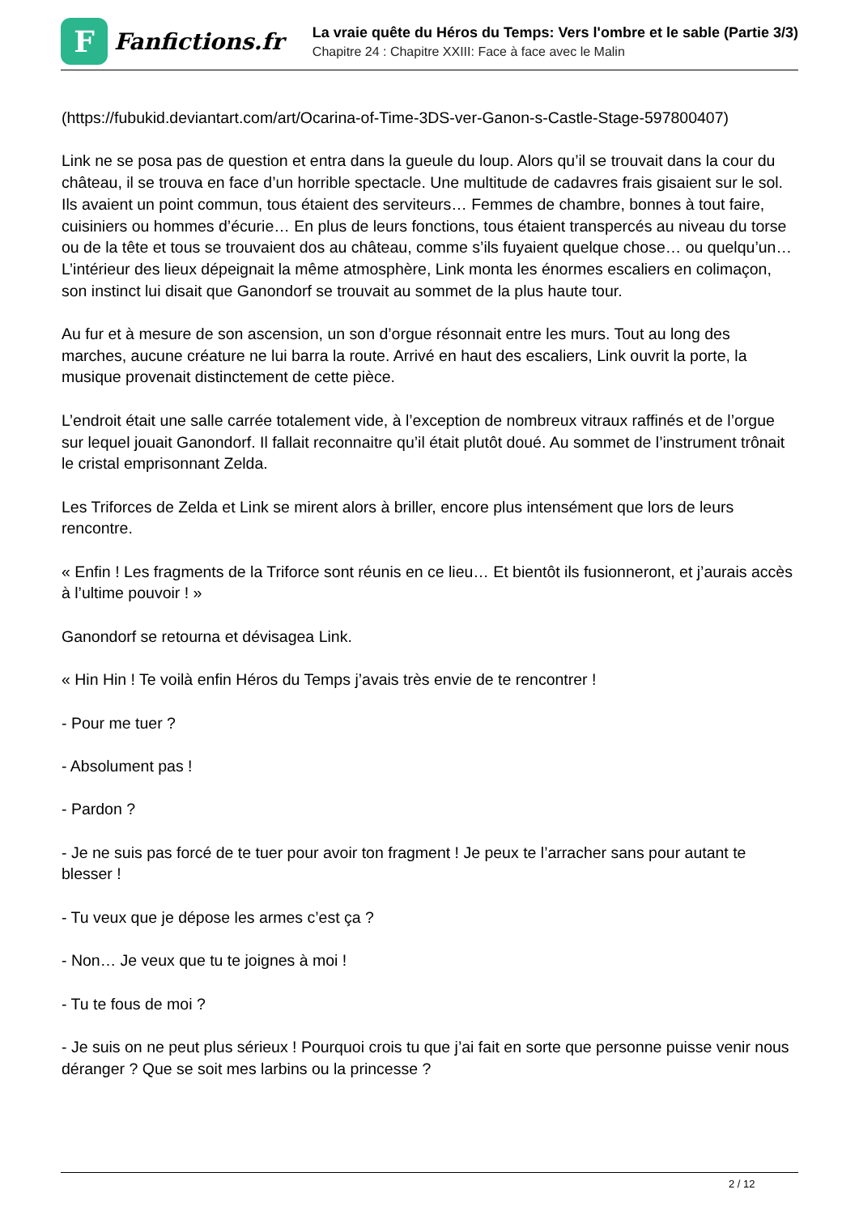F
Fanfictions.fr
La vraie quête du Héros du Temps: Vers l'ombre et le sable (Partie 3/3)
Chapitre 24 : Chapitre XXIII: Face à face avec le Malin
(https://fubukid.deviantart.com/art/Ocarina-of-Time-3DS-ver-Ganon-s-Castle-Stage-597800407)
Link ne se posa pas de question et entra dans la gueule du loup. Alors qu’il se trouvait dans la cour du château, il se trouva en face d’un horrible spectacle. Une multitude de cadavres frais gisaient sur le sol. Ils avaient un point commun, tous étaient des serviteurs… Femmes de chambre, bonnes à tout faire, cuisiniers ou hommes d’écurie… En plus de leurs fonctions, tous étaient transpercés au niveau du torse ou de la tête et tous se trouvaient dos au château, comme s’ils fuyaient quelque chose… ou quelqu’un… L’intérieur des lieux dépeignait la même atmosphère, Link monta les énormes escaliers en colimaçon, son instinct lui disait que Ganondorf se trouvait au sommet de la plus haute tour.
Au fur et à mesure de son ascension, un son d’orgue résonnait entre les murs. Tout au long des marches, aucune créature ne lui barra la route. Arrivé en haut des escaliers, Link ouvrit la porte, la musique provenait distinctement de cette pièce.
L’endroit était une salle carrée totalement vide, à l’exception de nombreux vitraux raffinés et de l’orgue sur lequel jouait Ganondorf. Il fallait reconnaitre qu’il était plutôt doué. Au sommet de l’instrument trônait le cristal emprisonnant Zelda.
Les Triforces de Zelda et Link se mirent alors à briller, encore plus intensément que lors de leurs rencontre.
« Enfin ! Les fragments de la Triforce sont réunis en ce lieu… Et bientôt ils fusionneront, et j’aurais accès à l’ultime pouvoir ! »
Ganondorf se retourna et dévisagea Link.
« Hin Hin ! Te voilà enfin Héros du Temps j’avais très envie de te rencontrer !
- Pour me tuer ?
- Absolument pas !
- Pardon ?
- Je ne suis pas forcé de te tuer pour avoir ton fragment ! Je peux te l’arracher sans pour autant te blesser !
- Tu veux que je dépose les armes c’est ça ?
- Non… Je veux que tu te joignes à moi !
- Tu te fous de moi ?
- Je suis on ne peut plus sérieux ! Pourquoi crois tu que j’ai fait en sorte que personne puisse venir nous déranger ? Que se soit mes larbins ou la princesse ?
2 / 12